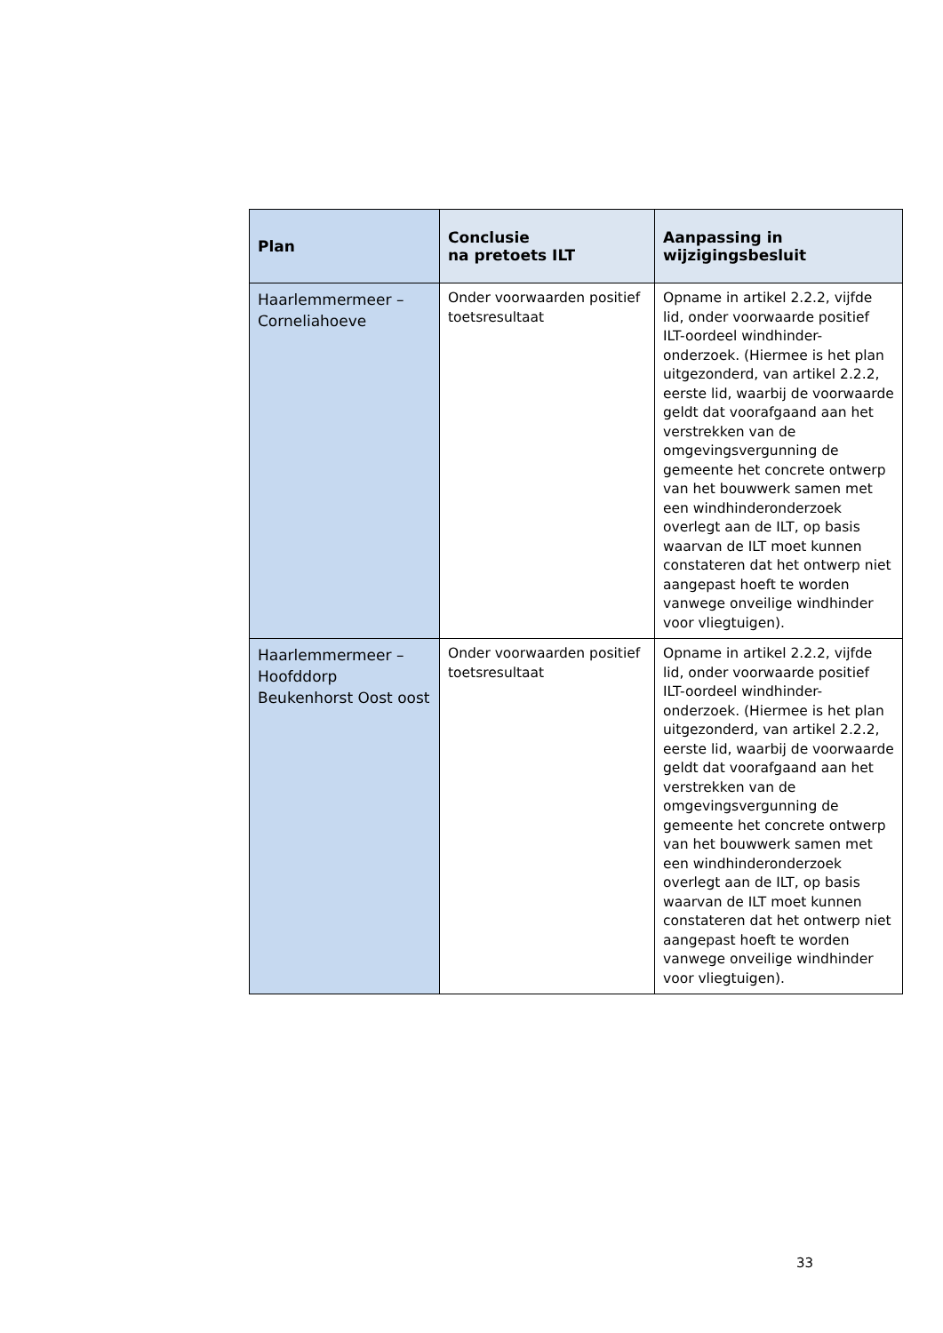| Plan | Conclusie na pretoets ILT | Aanpassing in wijzigingsbesluit |
| --- | --- | --- |
| Haarlemmermeer – Corneliahoeve | Onder voorwaarden positief toetsresultaat | Opname in artikel 2.2.2, vijfde lid, onder voorwaarde positief ILT-oordeel windhinder-onderzoek. (Hiermee is het plan uitgezonderd, van artikel 2.2.2, eerste lid, waarbij de voorwaarde geldt dat voorafgaand aan het verstrekken van de omgevingsvergunning de gemeente het concrete ontwerp van het bouwwerk samen met een windhinderonderzoek overlegt aan de ILT, op basis waarvan de ILT moet kunnen constateren dat het ontwerp niet aangepast hoeft te worden vanwege onveilige windhinder voor vliegtuigen). |
| Haarlemmermeer – Hoofddorp Beukenhorst Oost oost | Onder voorwaarden positief toetsresultaat | Opname in artikel 2.2.2, vijfde lid, onder voorwaarde positief ILT-oordeel windhinder-onderzoek. (Hiermee is het plan uitgezonderd, van artikel 2.2.2, eerste lid, waarbij de voorwaarde geldt dat voorafgaand aan het verstrekken van de omgevingsvergunning de gemeente het concrete ontwerp van het bouwwerk samen met een windhinderonderzoek overlegt aan de ILT, op basis waarvan de ILT moet kunnen constateren dat het ontwerp niet aangepast hoeft te worden vanwege onveilige windhinder voor vliegtuigen). |
33